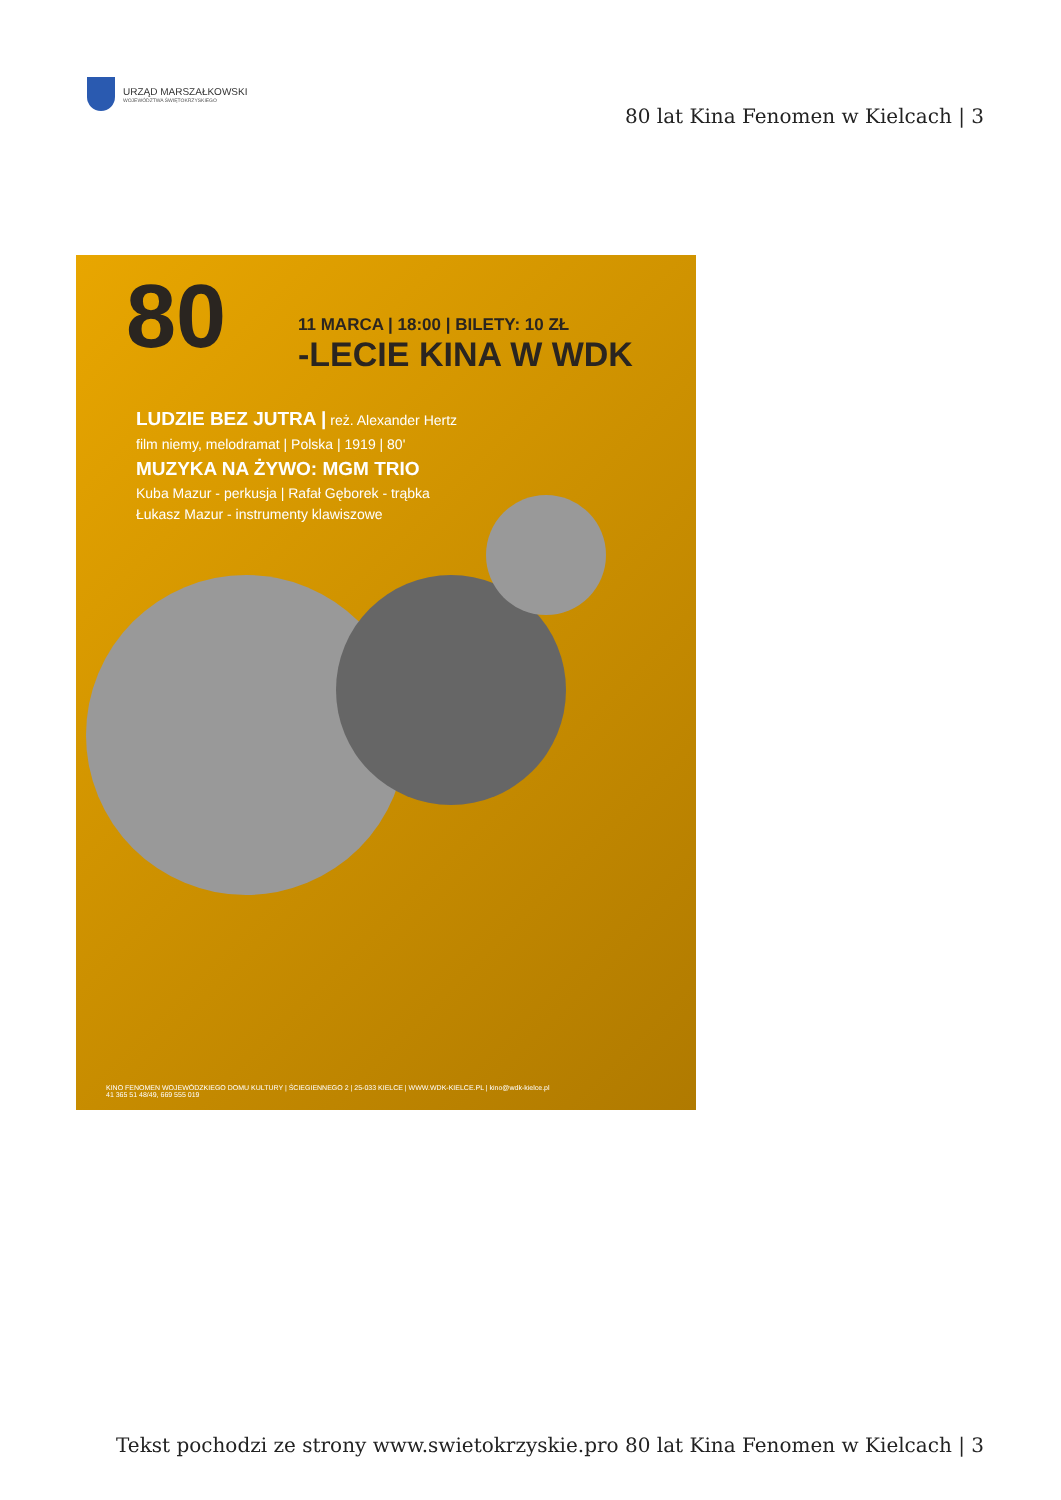URZĄD MARSZAŁKOWSKI
WOJEWÓDZTWA ŚWIĘTOKRZYSKIEGO
80 lat Kina Fenomen w Kielcach | 3
80
11 MARCA | 18:00 | BILETY: 10 ZŁ
-LECIE KINA W WDK
LUDZIE BEZ JUTRA | reż. Alexander Hertz
film niemy, melodramat | Polska | 1919 | 80'
MUZYKA NA ŻYWO: MGM TRIO
Kuba Mazur - perkusja | Rafał Gęborek - trąbka
Łukasz Mazur - instrumenty klawiszowe
KINO FENOMEN WOJEWÓDZKIEGO DOMU KULTURY | ŚCIEGIENNEGO 2 | 25-033 KIELCE | WWW.WDK-KIELCE.PL | kino@wdk-kielce.pl
41 365 51 48/49, 669 555 019
Tekst pochodzi ze strony www.swietokrzyskie.pro 80 lat Kina Fenomen w Kielcach | 3